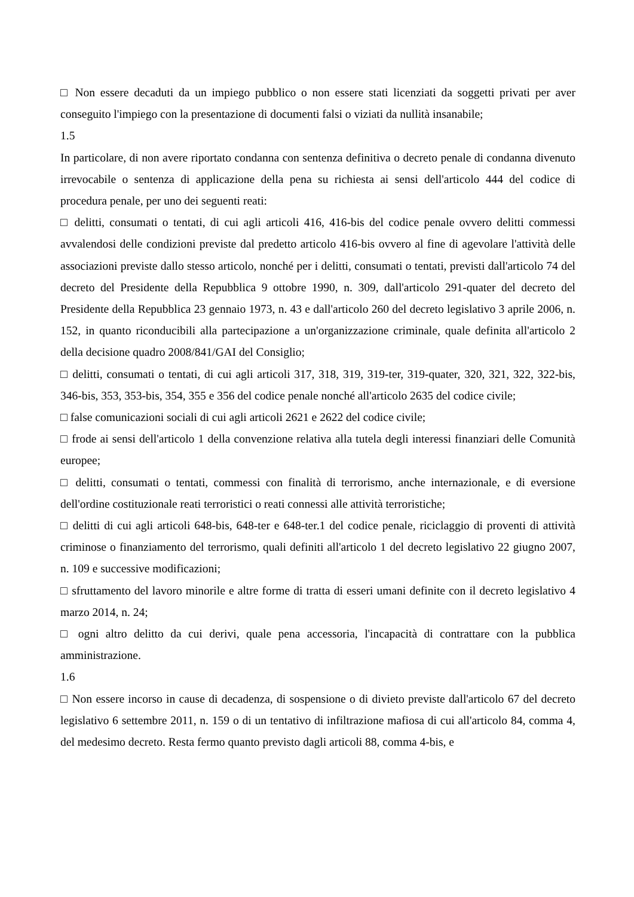□ Non essere decaduti da un impiego pubblico o non essere stati licenziati da soggetti privati per aver conseguito l'impiego con la presentazione di documenti falsi o viziati da nullità insanabile;
1.5
In particolare, di non avere riportato condanna con sentenza definitiva o decreto penale di condanna divenuto irrevocabile o sentenza di applicazione della pena su richiesta ai sensi dell'articolo 444 del codice di procedura penale, per uno dei seguenti reati:
□ delitti, consumati o tentati, di cui agli articoli 416, 416-bis del codice penale ovvero delitti commessi avvalendosi delle condizioni previste dal predetto articolo 416-bis ovvero al fine di agevolare l'attività delle associazioni previste dallo stesso articolo, nonché per i delitti, consumati o tentati, previsti dall'articolo 74 del decreto del Presidente della Repubblica 9 ottobre 1990, n. 309, dall'articolo 291-quater del decreto del Presidente della Repubblica 23 gennaio 1973, n. 43 e dall'articolo 260 del decreto legislativo 3 aprile 2006, n. 152, in quanto riconducibili alla partecipazione a un'organizzazione criminale, quale definita all'articolo 2 della decisione quadro 2008/841/GAI del Consiglio;
□ delitti, consumati o tentati, di cui agli articoli 317, 318, 319, 319-ter, 319-quater, 320, 321, 322, 322-bis, 346-bis, 353, 353-bis, 354, 355 e 356 del codice penale nonché all'articolo 2635 del codice civile;
□ false comunicazioni sociali di cui agli articoli 2621 e 2622 del codice civile;
□ frode ai sensi dell'articolo 1 della convenzione relativa alla tutela degli interessi finanziari delle Comunità europee;
□ delitti, consumati o tentati, commessi con finalità di terrorismo, anche internazionale, e di eversione dell'ordine costituzionale reati terroristici o reati connessi alle attività terroristiche;
□ delitti di cui agli articoli 648-bis, 648-ter e 648-ter.1 del codice penale, riciclaggio di proventi di attività criminose o finanziamento del terrorismo, quali definiti all'articolo 1 del decreto legislativo 22 giugno 2007, n. 109 e successive modificazioni;
□ sfruttamento del lavoro minorile e altre forme di tratta di esseri umani definite con il decreto legislativo 4 marzo 2014, n. 24;
□ ogni altro delitto da cui derivi, quale pena accessoria, l'incapacità di contrattare con la pubblica amministrazione.
1.6
□ Non essere incorso in cause di decadenza, di sospensione o di divieto previste dall'articolo 67 del decreto legislativo 6 settembre 2011, n. 159 o di un tentativo di infiltrazione mafiosa di cui all'articolo 84, comma 4, del medesimo decreto. Resta fermo quanto previsto dagli articoli 88, comma 4-bis, e